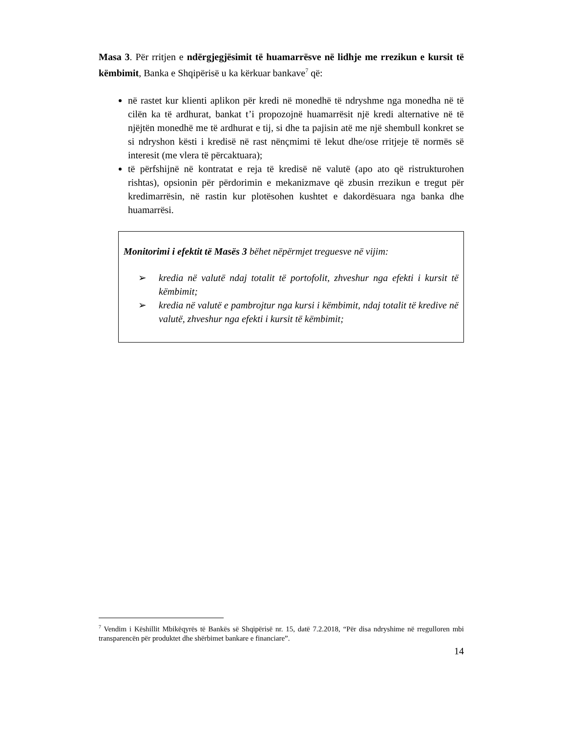Masa 3. Për rritjen e ndërgjegjësimit të huamarrësve në lidhje me rrezikun e kursit të këmbimit, Banka e Shqipërisë u ka kërkuar bankave<sup>7</sup> që:
në rastet kur klienti aplikon për kredi në monedhë të ndryshme nga monedha në të cilën ka të ardhurat, bankat t’i propozojnë huamarrësit një kredi alternative në të njëjtën monedhë me të ardhurat e tij, si dhe ta pajisin atë me një shembull konkret se si ndryshon kësti i kredisë në rast nënçmimi të lekut dhe/ose rritjeje të normës së interesit (me vlera të përcaktuara);
të përfshijnë në kontratat e reja të kredisë në valutë (apo ato që ristrukturohen rishtas), opsionin për përdorimin e mekanizmave që zbusin rrezikun e tregut për kredimarrësin, në rastin kur plotësohen kushtet e dakordësuara nga banka dhe huamarrësi.
Monitorimi i efektit të Masës 3 bëhet nëpërmjet treguesve në vijim:
➢ kredia në valutë ndaj totalit të portofolit, zhveshur nga efekti i kursit të këmbimit;
➢ kredia në valutë e pambrojtur nga kursi i këmbimit, ndaj totalit të kredive në valutë, zhveshur nga efekti i kursit të këmbimit;
<sup>7</sup> Vendim i Këshillit Mbikëqyrës të Bankës së Shqipërisë nr. 15, datë 7.2.2018, “Për disa ndryshime në rregulloren mbi transparencën për produktet dhe shërbimet bankare e financiare”.
14